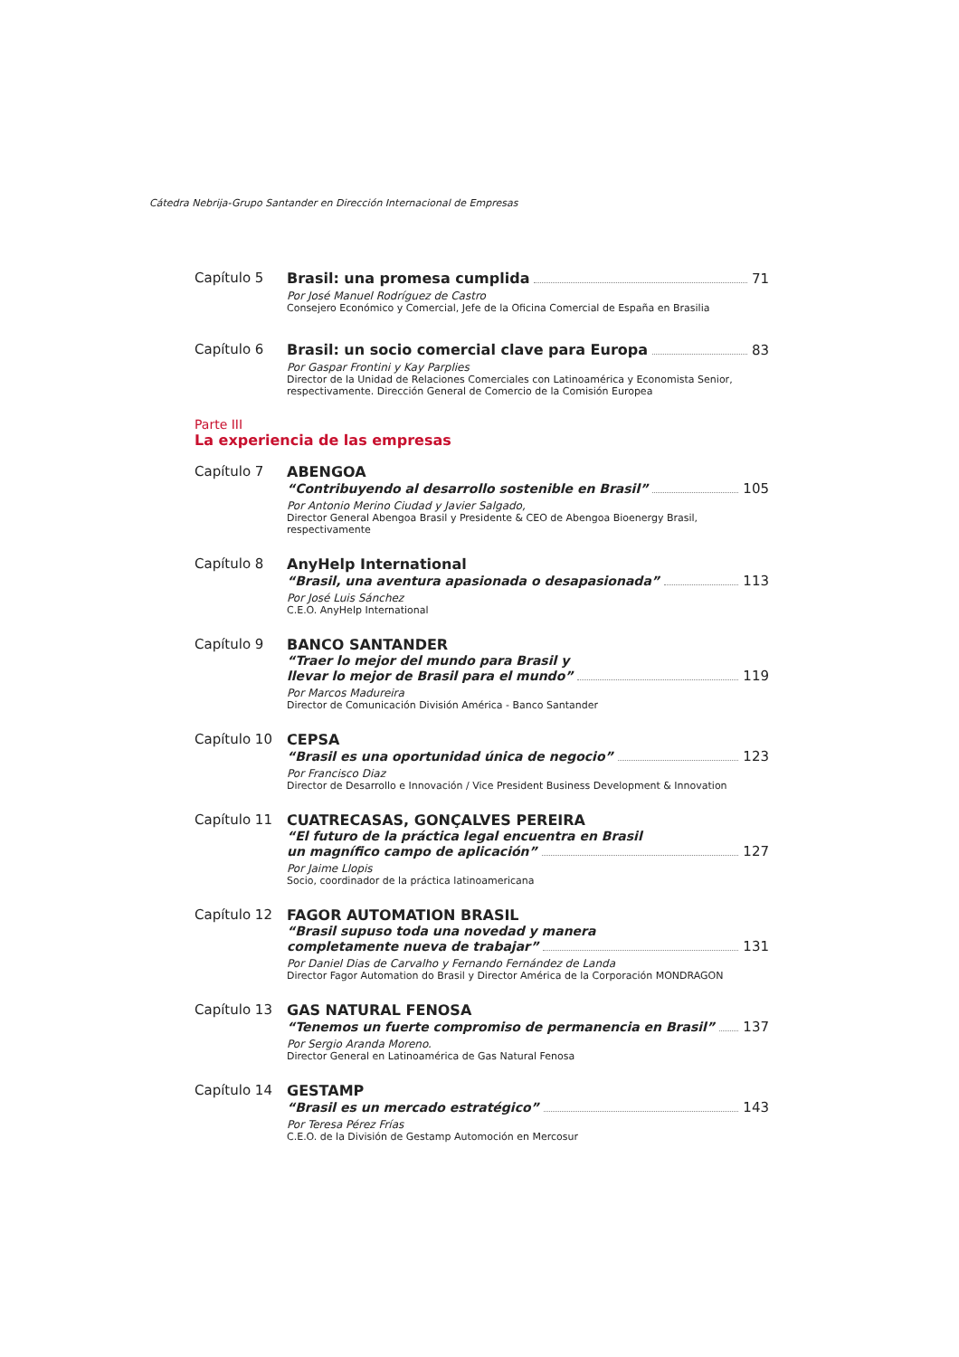Cátedra Nebrija-Grupo Santander en Dirección Internacional de Empresas
Capítulo 5 Brasil: una promesa cumplida 71
Por José Manuel Rodríguez de Castro
Consejero Económico y Comercial, Jefe de la Oficina Comercial de España en Brasilia
Capítulo 6 Brasil: un socio comercial clave para Europa 83
Por Gaspar Frontini y Kay Parplies
Director de la Unidad de Relaciones Comerciales con Latinoamérica y Economista Senior, respectivamente. Dirección General de Comercio de la Comisión Europea
Parte III
La experiencia de las empresas
Capítulo 7 ABENGOA
“Contribuyendo al desarrollo sostenible en Brasil” 105
Por Antonio Merino Ciudad y Javier Salgado,
Director General Abengoa Brasil y Presidente & CEO de Abengoa Bioenergy Brasil, respectivamente
Capítulo 8 AnyHelp International
“Brasil, una aventura apasionada o desapasionada” 113
Por José Luis Sánchez
C.E.O. AnyHelp International
Capítulo 9 BANCO SANTANDER
“Traer lo mejor del mundo para Brasil y
llevar lo mejor de Brasil para el mundo” 119
Por Marcos Madureira
Director de Comunicación División América - Banco Santander
Capítulo 10 CEPSA
“Brasil es una oportunidad única de negocio” 123
Por Francisco Diaz
Director de Desarrollo e Innovación / Vice President Business Development & Innovation
Capítulo 11 CUATRECASAS, GONÇALVES PEREIRA
“El futuro de la práctica legal encuentra en Brasil
un magnífico campo de aplicación” 127
Por Jaime Llopis
Socio, coordinador de la práctica latinoamericana
Capítulo 12 FAGOR AUTOMATION BRASIL
“Brasil supuso toda una novedad y manera
completamente nueva de trabajar” 131
Por Daniel Dias de Carvalho y Fernando Fernández de Landa
Director Fagor Automation do Brasil y Director América de la Corporación MONDRAGON
Capítulo 13 GAS NATURAL FENOSA
“Tenemos un fuerte compromiso de permanencia en Brasil” 137
Por Sergio Aranda Moreno.
Director General en Latinoamérica de Gas Natural Fenosa
Capítulo 14 GESTAMP
“Brasil es un mercado estratégico” 143
Por Teresa Pérez Frías
C.E.O. de la División de Gestamp Automoción en Mercosur